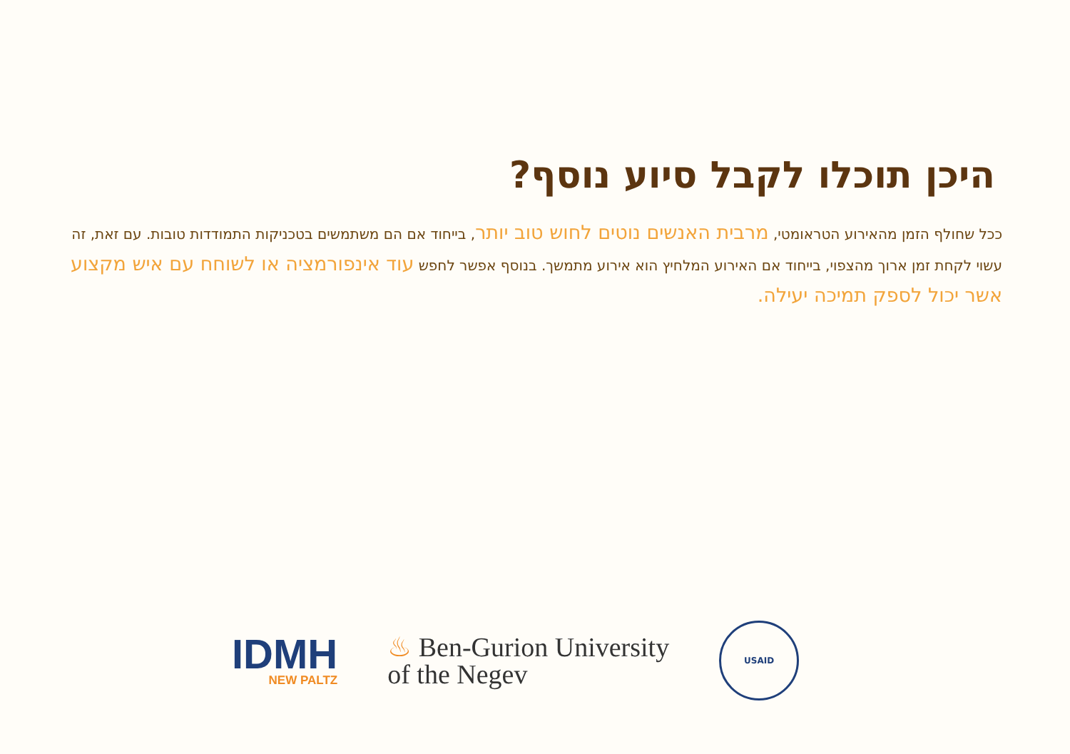היכן תוכלו לקבל סיוע נוסף?
ככל שחולף הזמן מהאירוע הטראומטי, מרבית האנשים נוטים לחוש טוב יותר, בייחוד אם הם משתמשים בטכניקות התמודדות טובות. עם זאת, זה עשוי לקחת זמן ארוך מהצפוי, בייחוד אם האירוע המלחיץ הוא אירוע מתמשך. בנוסף אפשר לחפש עוד אינפורמציה או לשוחח עם איש מקצוע אשר יכול לספק תמיכה יעילה.
IDMH
NEW PALTZ
♨ Ben-Gurion University
of the Negev
USAID